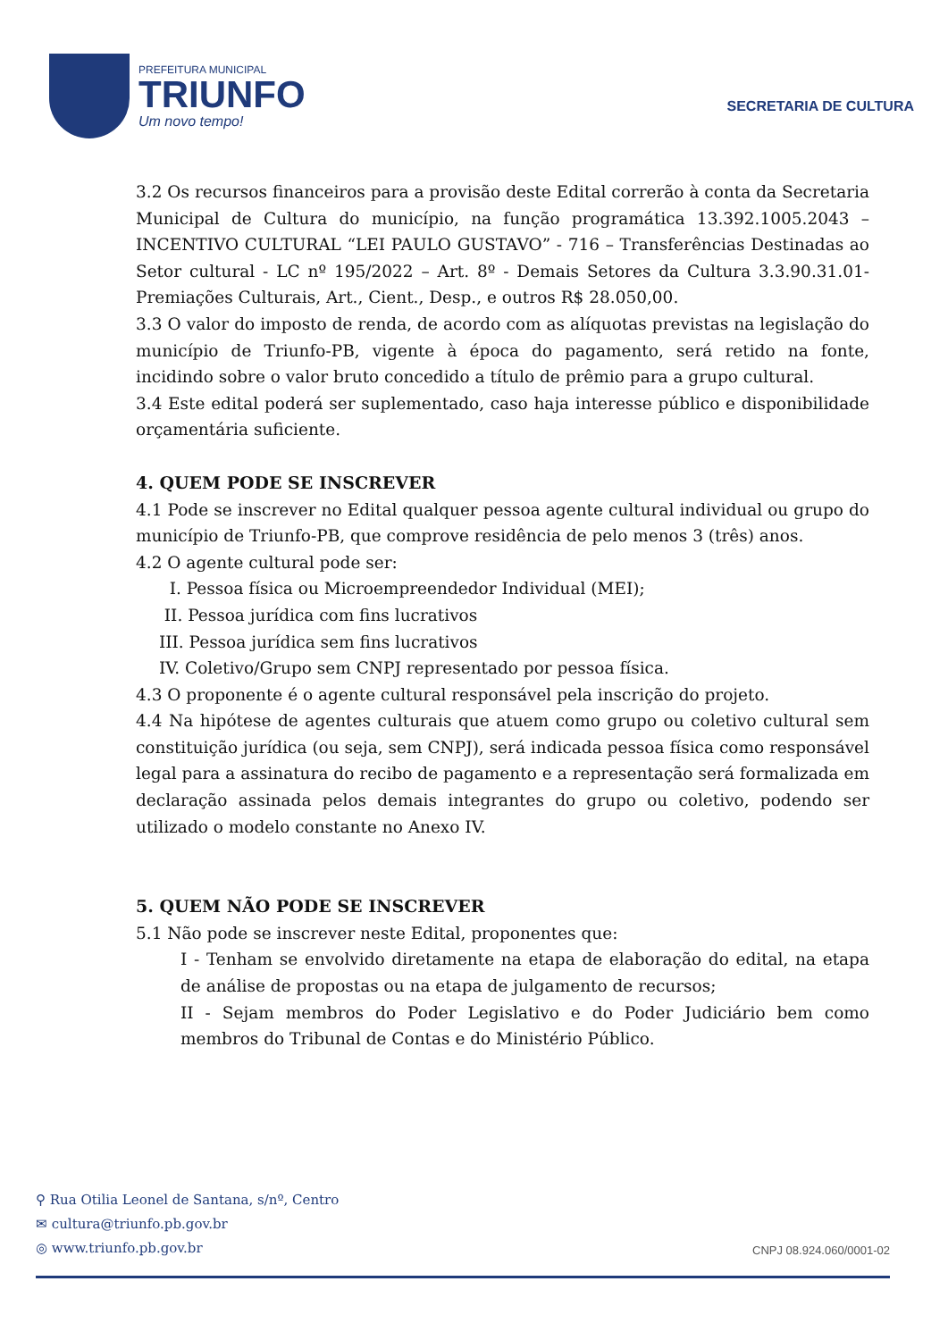PREFEITURA MUNICIPAL
TRIUNFO
Um novo tempo!
SECRETARIA DE CULTURA
3.2 Os recursos financeiros para a provisão deste Edital correrão à conta da Secretaria Municipal de Cultura do município, na função programática 13.392.1005.2043 – INCENTIVO CULTURAL “LEI PAULO GUSTAVO” - 716 – Transferências Destinadas ao Setor cultural - LC nº 195/2022 – Art. 8º - Demais Setores da Cultura 3.3.90.31.01-Premiações Culturais, Art., Cient., Desp., e outros R$ 28.050,00.
3.3 O valor do imposto de renda, de acordo com as alíquotas previstas na legislação do município de Triunfo-PB, vigente à época do pagamento, será retido na fonte, incidindo sobre o valor bruto concedido a título de prêmio para a grupo cultural.
3.4 Este edital poderá ser suplementado, caso haja interesse público e disponibilidade orçamentária suficiente.
4. QUEM PODE SE INSCREVER
4.1 Pode se inscrever no Edital qualquer pessoa agente cultural individual ou grupo do município de Triunfo-PB, que comprove residência de pelo menos 3 (três) anos.
4.2 O agente cultural pode ser:
I. Pessoa física ou Microempreendedor Individual (MEI);
II. Pessoa jurídica com fins lucrativos
III. Pessoa jurídica sem fins lucrativos
IV. Coletivo/Grupo sem CNPJ representado por pessoa física.
4.3 O proponente é o agente cultural responsável pela inscrição do projeto.
4.4 Na hipótese de agentes culturais que atuem como grupo ou coletivo cultural sem constituição jurídica (ou seja, sem CNPJ), será indicada pessoa física como responsável legal para a assinatura do recibo de pagamento e a representação será formalizada em declaração assinada pelos demais integrantes do grupo ou coletivo, podendo ser utilizado o modelo constante no Anexo IV.
5. QUEM NÃO PODE SE INSCREVER
5.1 Não pode se inscrever neste Edital, proponentes que:
I - Tenham se envolvido diretamente na etapa de elaboração do edital, na etapa de análise de propostas ou na etapa de julgamento de recursos;
II - Sejam membros do Poder Legislativo e do Poder Judiciário bem como membros do Tribunal de Contas e do Ministério Público.
⚲ Rua Otilia Leonel de Santana, s/nº, Centro
✉ cultura@triunfo.pb.gov.br
◎ www.triunfo.pb.gov.br
CNPJ 08.924.060/0001-02